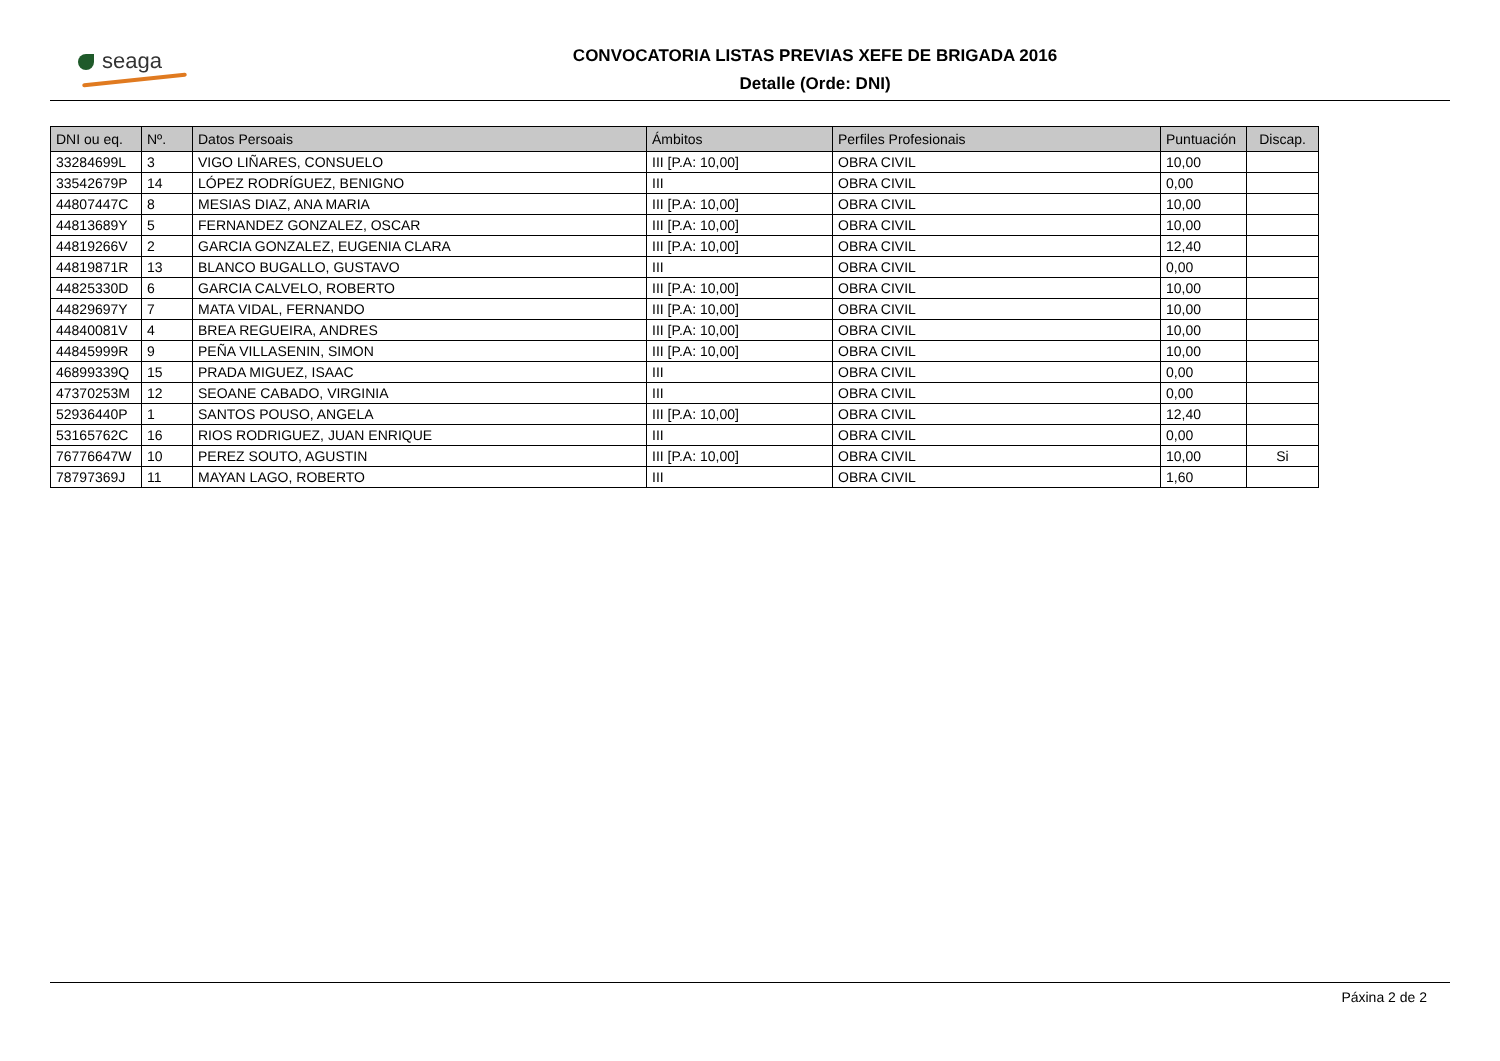seaga
CONVOCATORIA LISTAS PREVIAS XEFE DE BRIGADA 2016
Detalle (Orde: DNI)
| DNI ou eq. | Nº. | Datos Persoais | Ámbitos | Perfiles Profesionais | Puntuación | Discap. |
| --- | --- | --- | --- | --- | --- | --- |
| 33284699L | 3 | VIGO LIÑARES, CONSUELO | III [P.A: 10,00] | OBRA CIVIL | 10,00 | |
| 33542679P | 14 | LÓPEZ RODRÍGUEZ, BENIGNO | III | OBRA CIVIL | 0,00 | |
| 44807447C | 8 | MESIAS DIAZ, ANA MARIA | III [P.A: 10,00] | OBRA CIVIL | 10,00 | |
| 44813689Y | 5 | FERNANDEZ GONZALEZ, OSCAR | III [P.A: 10,00] | OBRA CIVIL | 10,00 | |
| 44819266V | 2 | GARCIA GONZALEZ, EUGENIA CLARA | III [P.A: 10,00] | OBRA CIVIL | 12,40 | |
| 44819871R | 13 | BLANCO BUGALLO, GUSTAVO | III | OBRA CIVIL | 0,00 | |
| 44825330D | 6 | GARCIA CALVELO, ROBERTO | III [P.A: 10,00] | OBRA CIVIL | 10,00 | |
| 44829697Y | 7 | MATA VIDAL, FERNANDO | III [P.A: 10,00] | OBRA CIVIL | 10,00 | |
| 44840081V | 4 | BREA REGUEIRA, ANDRES | III [P.A: 10,00] | OBRA CIVIL | 10,00 | |
| 44845999R | 9 | PEÑA VILLASENIN, SIMON | III [P.A: 10,00] | OBRA CIVIL | 10,00 | |
| 46899339Q | 15 | PRADA MIGUEZ, ISAAC | III | OBRA CIVIL | 0,00 | |
| 47370253M | 12 | SEOANE CABADO, VIRGINIA | III | OBRA CIVIL | 0,00 | |
| 52936440P | 1 | SANTOS POUSO, ANGELA | III [P.A: 10,00] | OBRA CIVIL | 12,40 | |
| 53165762C | 16 | RIOS RODRIGUEZ, JUAN ENRIQUE | III | OBRA CIVIL | 0,00 | |
| 76776647W | 10 | PEREZ SOUTO, AGUSTIN | III [P.A: 10,00] | OBRA CIVIL | 10,00 | Si |
| 78797369J | 11 | MAYAN LAGO, ROBERTO | III | OBRA CIVIL | 1,60 | |
Páxina 2 de 2